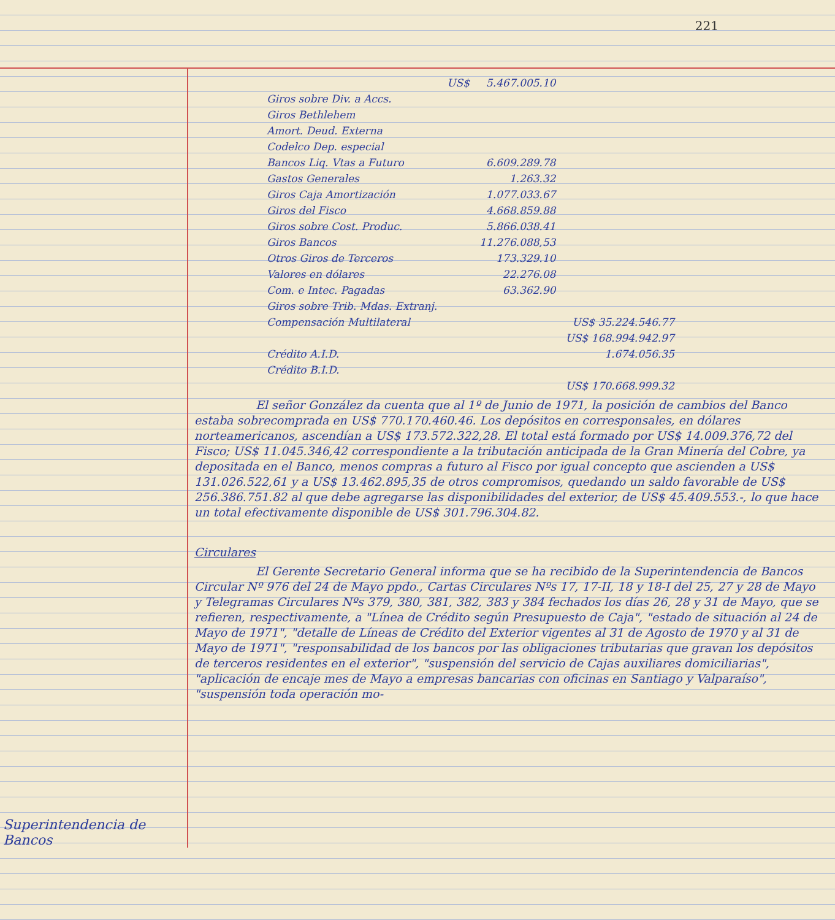221
Superintendencia de Bancos
| | US$ | 5.467.005.10 | |
| Giros sobre Div. a Accs. | | | |
| Giros Bethlehem | | | |
| Amort. Deud. Externa | | | |
| Codelco Dep. especial | | | |
| Bancos Liq. Vtas a Futuro | | 6.609.289.78 | |
| Gastos Generales | | 1.263.32 | |
| Giros Caja Amortización | | 1.077.033.67 | |
| Giros del Fisco | | 4.668.859.88 | |
| Giros sobre Cost. Produc. | | 5.866.038.41 | |
| Giros Bancos | | 11.276.088,53 | |
| Otros Giros de Terceros | | 173.329.10 | |
| Valores en dólares | | 22.276.08 | |
| Com. e Intec. Pagadas | | 63.362.90 | |
| Giros sobre Trib. Mdas. Extranj. | | | |
| Compensación Multilateral | | | US$ 35.224.546.77 |
| | | | US$ 168.994.942.97 |
| Crédito A.I.D. | | | 1.674.056.35 |
| Crédito B.I.D. | | | |
| | | | US$ 170.668.999.32 |
El señor González da cuenta que al 1º de Junio de 1971, la posición de cambios del Banco estaba sobrecomprada en US$ 770.170.460.46. Los depósitos en corresponsales, en dólares norteamericanos, ascendían a US$ 173.572.322,28. El total está formado por US$ 14.009.376,72 del Fisco; US$ 11.045.346,42 correspondiente a la tributación anticipada de la Gran Minería del Cobre, ya depositada en el Banco, menos compras a futuro al Fisco por igual concepto que ascienden a US$ 131.026.522,61 y a US$ 13.462.895,35 de otros compromisos, quedando un saldo favorable de US$ 256.386.751.82 al que debe agregarse las disponibilidades del exterior, de US$ 45.409.553.-, lo que hace un total efectivamente disponible de US$ 301.796.304.82.
Circulares
El Gerente Secretario General informa que se ha recibido de la Superintendencia de Bancos Circular Nº 976 del 24 de Mayo ppdo., Cartas Circulares Nºs 17, 17-II, 18 y 18-I del 25, 27 y 28 de Mayo y Telegramas Circulares Nºs 379, 380, 381, 382, 383 y 384 fechados los días 26, 28 y 31 de Mayo, que se refieren, respectivamente, a "Línea de Crédito según Presupuesto de Caja", "estado de situación al 24 de Mayo de 1971", "detalle de Líneas de Crédito del Exterior vigentes al 31 de Agosto de 1970 y al 31 de Mayo de 1971", "responsabilidad de los bancos por las obligaciones tributarias que gravan los depósitos de terceros residentes en el exterior", "suspensión del servicio de Cajas auxiliares domiciliarias", "aplicación de encaje mes de Mayo a empresas bancarias con oficinas en Santiago y Valparaíso", "suspensión toda operación mo-